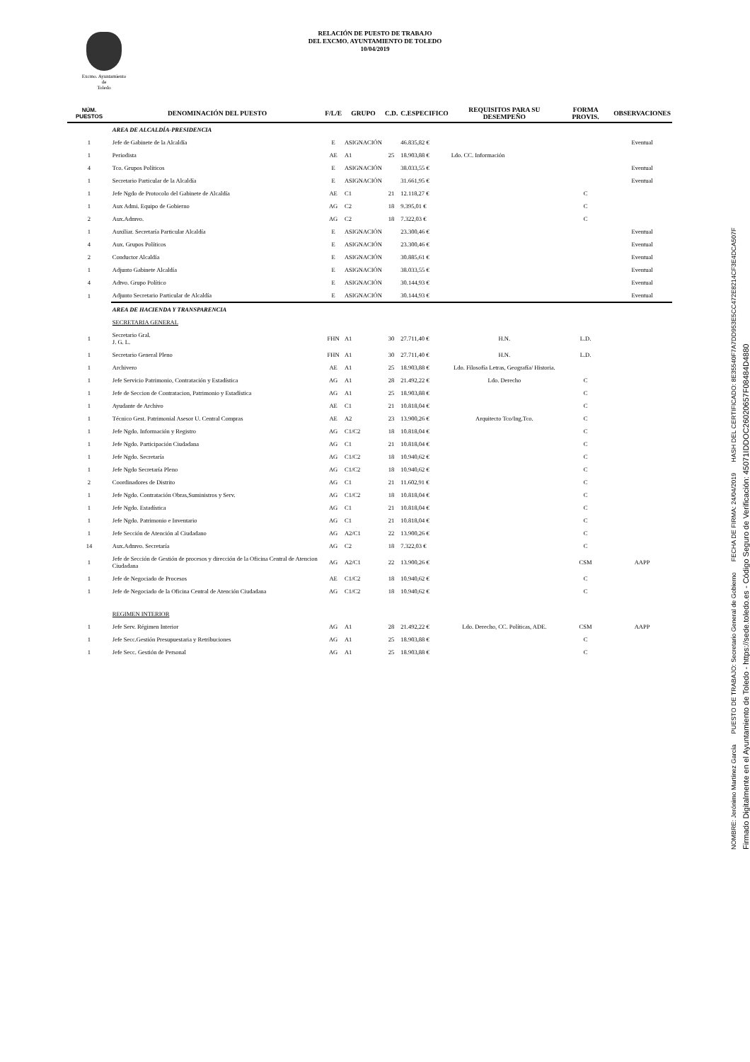Excmo. Ayuntamiento
de
Toledo
RELACIÓN DE PUESTO DE TRABAJO
DEL EXCMO. AYUNTAMIENTO DE TOLEDO
10/04/2019
| NÚM. PUESTOS | DENOMINACIÓN DEL PUESTO | F/L/E | GRUPO | C.D. | C.ESPECIFICO | REQUISITOS PARA SU DESEMPEÑO | FORMA PROVIS. | OBSERVACIONES |
| --- | --- | --- | --- | --- | --- | --- | --- | --- |
| | AREA DE ALCALDÍA-PRESIDENCIA | | | | | | | |
| 1 | Jefe de Gabinete de la Alcaldía | E | ASIGNACIÓN | | 46.835,82 € | | | Eventual |
| 1 | Periodista | AE | A1 | 25 | 18.903,88 € | Ldo. CC. Información | | |
| 4 | Tco. Grupos Políticos | E | ASIGNACIÓN | | 38.033,55 € | | | Eventual |
| 1 | Secretario Particular de la Alcaldía | E | ASIGNACIÓN | | 31.661,95 € | | | Eventual |
| 1 | Jefe Ngdo de Protocolo del Gabinete de Alcaldía | AE | C1 | 21 | 12.118,27 € | | C | |
| 1 | Aux Admi. Equipo de Gobierno | AG | C2 | 18 | 9.395,01 € | | C | |
| 2 | Aux.Admvo. | AG | C2 | 18 | 7.322,03 € | | C | |
| 1 | Auxiliar. Secretaría Particular Alcaldía | E | ASIGNACIÓN | | 23.300,46 € | | | Eventual |
| 4 | Aux. Grupos Políticos | E | ASIGNACIÓN | | 23.300,46 € | | | Eventual |
| 2 | Conductor Alcaldía | E | ASIGNACIÓN | | 30.885,61 € | | | Eventual |
| 1 | Adjunto Gabinete Alcaldía | E | ASIGNACIÓN | | 38.033,55 € | | | Eventual |
| 4 | Adtvo. Grupo Político | E | ASIGNACIÓN | | 30.144,93 € | | | Eventual |
| 1 | Adjunto Secretario Particular de Alcaldía | E | ASIGNACIÓN | | 30.144,93 € | | | Eventual |
| | AREA DE HACIENDA Y TRANSPARENCIA | | | | | | | |
| | SECRETARIA GENERAL | | | | | | | |
| 1 | Secretario Gral. J. G. L. | FHN | A1 | 30 | 27.711,40 € | H.N. | L.D. | |
| 1 | Secretario General Pleno | FHN | A1 | 30 | 27.711,40 € | H.N. | L.D. | |
| 1 | Archivero | AE | A1 | 25 | 18.903,88 € | Ldo. Filosofía Letras, Geografía/ Historia. | | |
| 1 | Jefe Servicio Patrimonio, Contratación y Estadística | AG | A1 | 28 | 21.492,22 € | Ldo. Derecho | C | |
| 1 | Jefe de Seccion de Contratacion, Patrimonio y Estadística | AG | A1 | 25 | 18.903,88 € | | C | |
| 1 | Ayudante de Archivo | AE | C1 | 21 | 10.818,04 € | | C | |
| 1 | Técnico Gest. Patrimonial Asesor U. Central Compras | AE | A2 | 23 | 13.900,26 € | Arquitecto Tco/Ing.Tco. | C | |
| 1 | Jefe Ngdo. Información y Registro | AG | C1/C2 | 18 | 10.818,04 € | | C | |
| 1 | Jefe Ngdo. Participación Ciudadana | AG | C1 | 21 | 10.818,04 € | | C | |
| 1 | Jefe Ngdo. Secretaría | AG | C1/C2 | 18 | 10.940,62 € | | C | |
| 1 | Jefe Ngdo Secretaría Pleno | AG | C1/C2 | 18 | 10.940,62 € | | C | |
| 2 | Coordinadores de Distrito | AG | C1 | 21 | 11.602,91 € | | C | |
| 1 | Jefe Ngdo. Contratación Obras,Suministros y Serv. | AG | C1/C2 | 18 | 10.818,04 € | | C | |
| 1 | Jefe Ngdo. Estadística | AG | C1 | 21 | 10.818,04 € | | C | |
| 1 | Jefe Ngdo. Patrimonio e Inventario | AG | C1 | 21 | 10.818,04 € | | C | |
| 1 | Jefe Sección de Atención al Ciudadano | AG | A2/C1 | 22 | 13.900,26 € | | C | |
| 14 | Aux.Admvo. Secretaría | AG | C2 | 18 | 7.322,03 € | | C | |
| 1 | Jefe de Sección de Gestión de procesos y dirección de la Oficina Central de Atencion Ciudadana | AG | A2/C1 | 22 | 13.900,26 € | | CSM | AAPP |
| 1 | Jefe de Negociado de Procesos | AE | C1/C2 | 18 | 10.940,62 € | | C | |
| 1 | Jefe de Negociado de la Oficina Central de Atención Ciudadana | AG | C1/C2 | 18 | 10.940,62 € | | C | |
| | REGIMEN INTERIOR | | | | | | | |
| 1 | Jefe Serv. Régimen Interior | AG | A1 | 28 | 21.492,22 € | Ldo. Derecho, CC. Políticas, ADE. | CSM | AAPP |
| 1 | Jefe Secc.Gestión Presupuestaria y Retribuciones | AG | A1 | 25 | 18.903,88 € | | C | |
| 1 | Jefe Secc. Gestión de Personal | AG | A1 | 25 | 18.903,88 € | | C | |
Firmado Digitalmente en el Ayuntamiento de Toledo - https://sede.toledo.es - Código Seguro de Verificación: 45071IDDOC26020657F08484D4880
NOMBRE: Jerónimo Martínez García PUESTO DE TRABAJO: Secretario General de Gobierno FECHA DE FIRMA: 24/04/2019 HASH DEL CERTIFICADO: 8E35540F7A7DD953E5CC472E8214CF3E4DCA507F